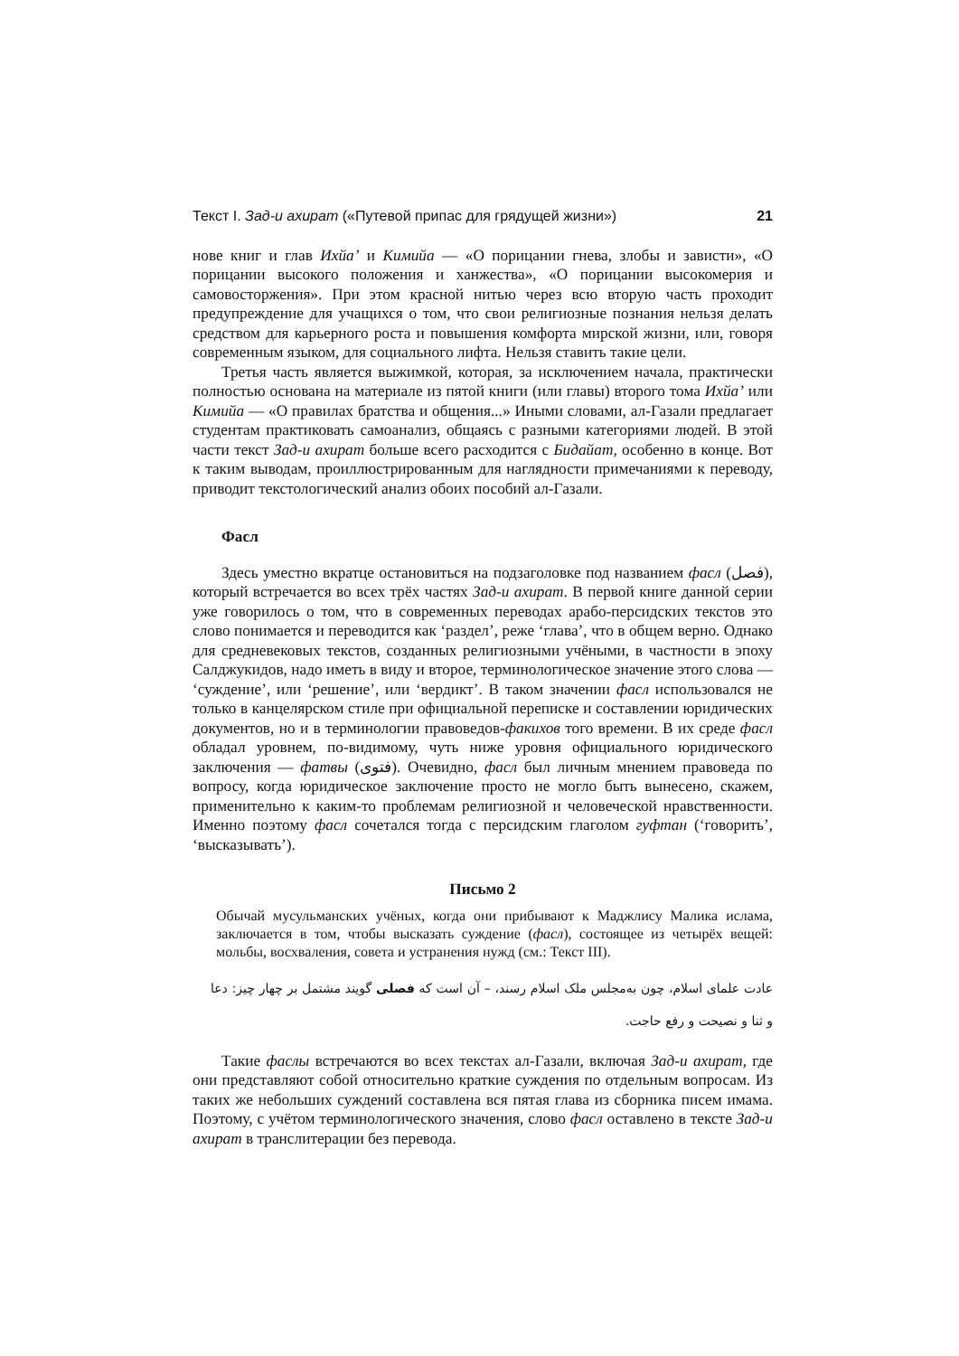Текст I. Зад-и ахират («Путевой припас для грядущей жизни») 21
нове книг и глав Ихйа’ и Кимийа — «О порицании гнева, злобы и зависти», «О порицании высокого положения и ханжества», «О порицании высокомерия и самовосторжения». При этом красной нитью через всю вторую часть проходит предупреждение для учащихся о том, что свои религиозные познания нельзя делать средством для карьерного роста и повышения комфорта мирской жизни, или, говоря современным языком, для социального лифта. Нельзя ставить такие цели.
Третья часть является выжимкой, которая, за исключением начала, практически полностью основана на материале из пятой книги (или главы) второго тома Ихйа’ или Кимийа — «О правилах братства и общения...» Иными словами, ал-Газали предлагает студентам практиковать самоанализ, общаясь с разными категориями людей. В этой части текст Зад-и ахират больше всего расходится с Бидайат, особенно в конце. Вот к таким выводам, проиллюстрированным для наглядности примечаниями к переводу, приводит текстологический анализ обоих пособий ал-Газали.
Фасл
Здесь уместно вкратце остановиться на подзаголовке под названием фасл (فصل), который встречается во всех трёх частях Зад-и ахират. В первой книге данной серии уже говорилось о том, что в современных переводах арабо-персидских текстов это слово понимается и переводится как ‘раздел’, реже ‘глава’, что в общем верно. Однако для средневековых текстов, созданных религиозными учёными, в частности в эпоху Салджукидов, надо иметь в виду и второе, терминологическое значение этого слова — ‘суждение’, или ‘решение’, или ‘вердикт’. В таком значении фасл использовался не только в канцелярском стиле при официальной переписке и составлении юридических документов, но и в терминологии правоведов-факихов того времени. В их среде фасл обладал уровнем, по-видимому, чуть ниже уровня официального юридического заключения — фатвы (فتوی). Очевидно, фасл был личным мнением правоведа по вопросу, когда юридическое заключение просто не могло быть вынесено, скажем, применительно к каким-то проблемам религиозной и человеческой нравственности. Именно поэтому фасл сочетался тогда с персидским глаголом гуфтан (‘говорить’, ‘высказывать’).
Письмо 2
Обычай мусульманских учёных, когда они прибывают к Маджлису Малика ислама, заключается в том, чтобы высказать суждение (фасл), состоящее из четырёх вещей: мольбы, восхваления, совета и устранения нужд (см.: Текст III).
عادت علمای اسلام، چون به‌مجلس ملک اسلام رسند، – آن است که فصلی گویند مشتمل بر چهار چیز: دعا و ثنا و نصیحت و رفع حاجت.
Такие фаслы встречаются во всех текстах ал-Газали, включая Зад-и ахират, где они представляют собой относительно краткие суждения по отдельным вопросам. Из таких же небольших суждений составлена вся пятая глава из сборника писем имама. Поэтому, с учётом терминологического значения, слово фасл оставлено в тексте Зад-и ахират в транслитерации без перевода.